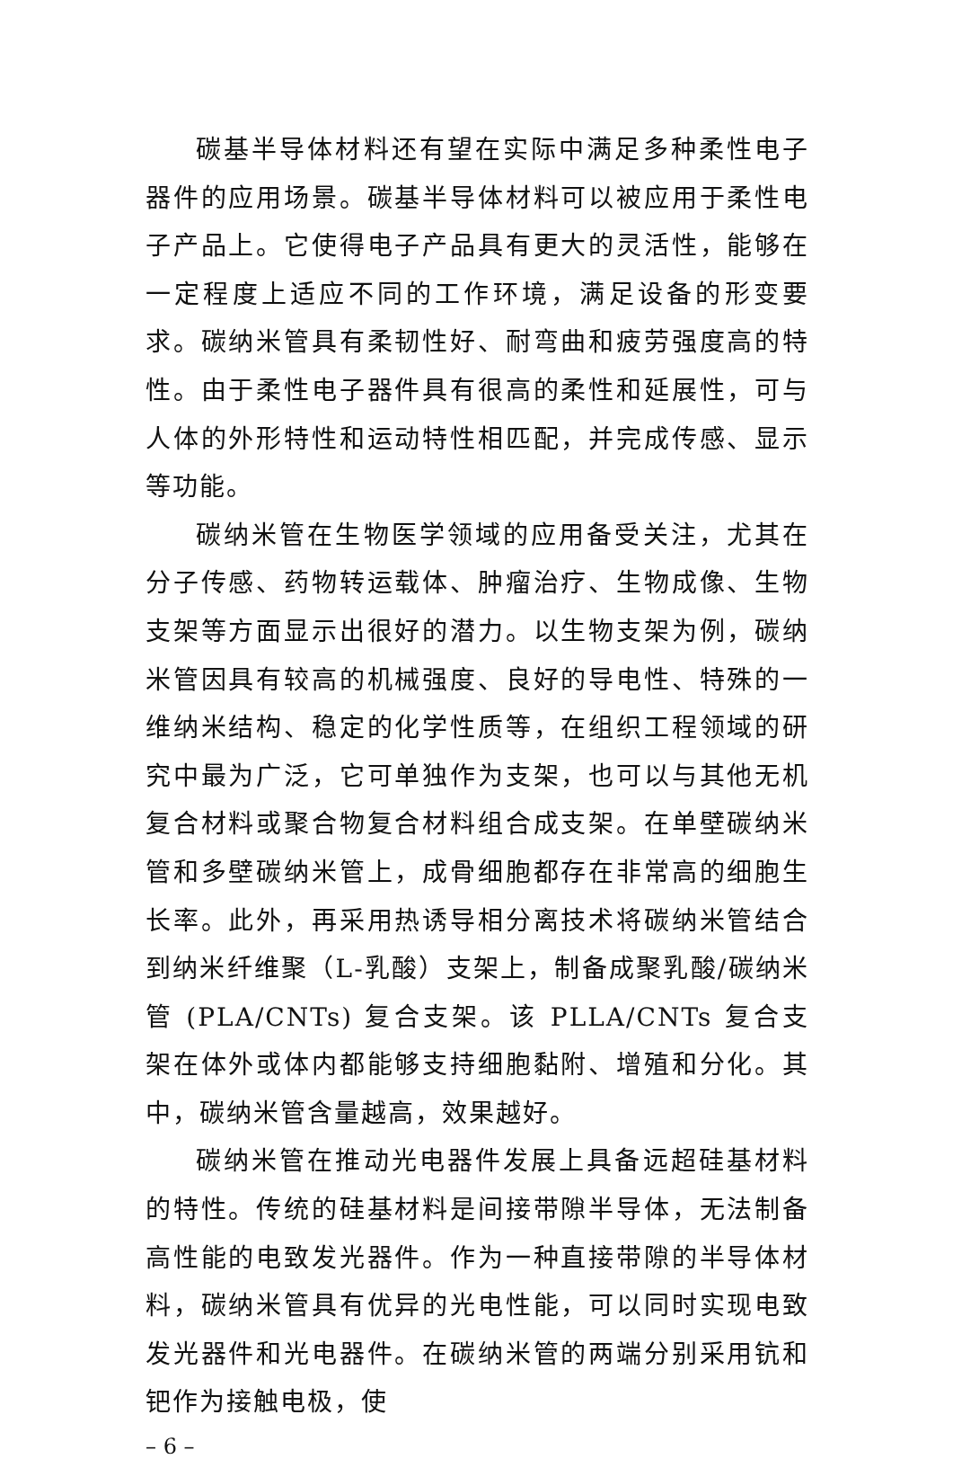碳基半导体材料还有望在实际中满足多种柔性电子器件的应用场景。碳基半导体材料可以被应用于柔性电子产品上。它使得电子产品具有更大的灵活性，能够在一定程度上适应不同的工作环境，满足设备的形变要求。碳纳米管具有柔韧性好、耐弯曲和疲劳强度高的特性。由于柔性电子器件具有很高的柔性和延展性，可与人体的外形特性和运动特性相匹配，并完成传感、显示等功能。
碳纳米管在生物医学领域的应用备受关注，尤其在分子传感、药物转运载体、肿瘤治疗、生物成像、生物支架等方面显示出很好的潜力。以生物支架为例，碳纳米管因具有较高的机械强度、良好的导电性、特殊的一维纳米结构、稳定的化学性质等，在组织工程领域的研究中最为广泛，它可单独作为支架，也可以与其他无机复合材料或聚合物复合材料组合成支架。在单壁碳纳米管和多壁碳纳米管上，成骨细胞都存在非常高的细胞生长率。此外，再采用热诱导相分离技术将碳纳米管结合到纳米纤维聚（L-乳酸）支架上，制备成聚乳酸/碳纳米管 (PLA/CNTs) 复合支架。该 PLLA/CNTs 复合支架在体外或体内都能够支持细胞黏附、增殖和分化。其中，碳纳米管含量越高，效果越好。
碳纳米管在推动光电器件发展上具备远超硅基材料的特性。传统的硅基材料是间接带隙半导体，无法制备高性能的电致发光器件。作为一种直接带隙的半导体材料，碳纳米管具有优异的光电性能，可以同时实现电致发光器件和光电器件。在碳纳米管的两端分别采用钪和钯作为接触电极，使
– 6 –